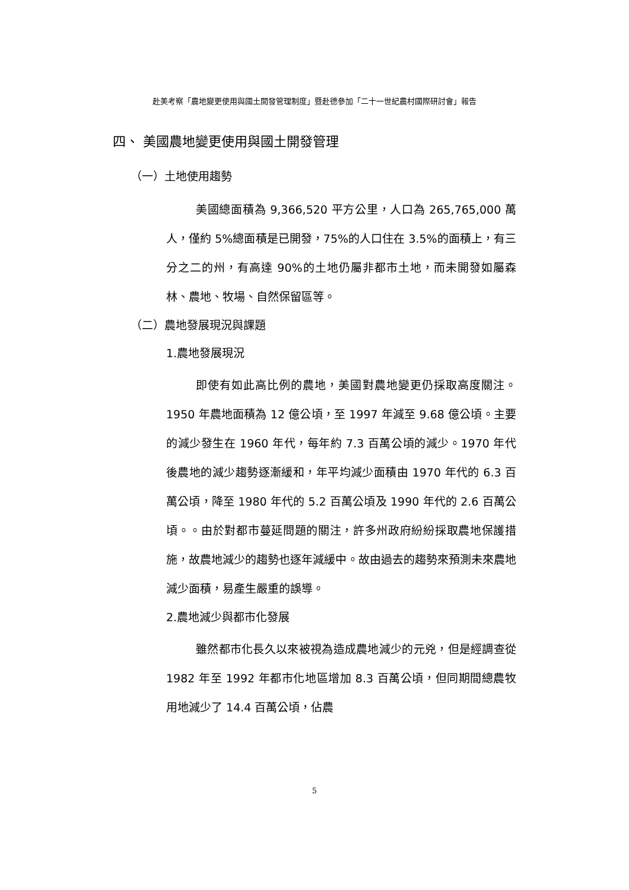赴美考察「農地變更使用與國土開發管理制度」暨赴德參加「二十一世紀農村國際研討會」報告
四、 美國農地變更使用與國土開發管理
（一）土地使用趨勢
美國總面積為 9,366,520 平方公里，人口為 265,765,000 萬人，僅約 5%總面積是已開發，75%的人口住在 3.5%的面積上，有三分之二的州，有高達 90%的土地仍屬非都市土地，而未開發如屬森林、農地、牧場、自然保留區等。
（二）農地發展現況與課題
1.農地發展現況
即使有如此高比例的農地，美國對農地變更仍採取高度關注。1950 年農地面積為 12 億公頃，至 1997 年減至 9.68 億公頃。主要的減少發生在 1960 年代，每年約 7.3 百萬公頃的減少。1970 年代後農地的減少趨勢逐漸緩和，年平均減少面積由 1970 年代的 6.3 百萬公頃，降至 1980 年代的 5.2 百萬公頃及 1990 年代的 2.6 百萬公頃。。由於對都市蔓延問題的關注，許多州政府紛紛採取農地保護措施，故農地減少的趨勢也逐年減緩中。故由過去的趨勢來預測未來農地減少面積，易產生嚴重的誤導。
2.農地減少與都市化發展
雖然都市化長久以來被視為造成農地減少的元兇，但是經調查從 1982 年至 1992 年都市化地區增加 8.3 百萬公頃，但同期間總農牧用地減少了 14.4 百萬公頃，佔農
5